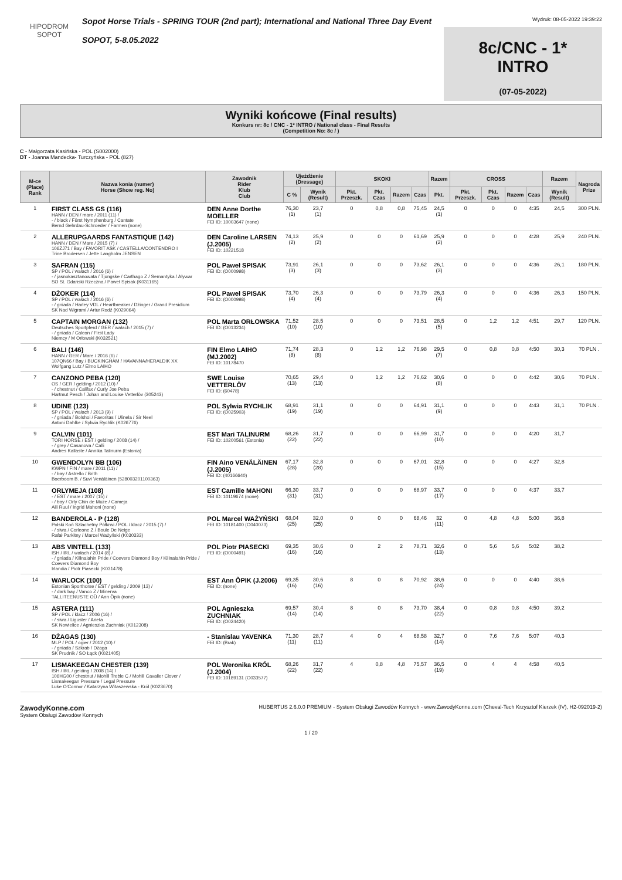HIPODROM
SOPOT
Sopot Horse Trials - SPRING TOUR (2nd part); International and National Three Day Event
SOPOT, 5-8.05.2022
Wydruk: 08-05-2022 19:39:22
8c/CNC - 1*
INTRO
(07-05-2022)
Wyniki końcowe (Final results)
Konkurs nr: 8c / CNC - 1* INTRO / National class - Final Results
(Competition No: 8c / )
C - Małgorzata Kasińska - POL (S002000)
DT - Joanna Mandecka- Turczyńska - POL (827)
| M-ce (Place) Rank | Nazwa konia (numer) Horse (Show reg. No) | Zawodnik Rider Klub Club | Ujeżdżenie (Dressage) | | SKOKI | | | | Razem | CROSS | | | | Razem | Nagroda Prize |
| --- | --- | --- | --- | --- | --- | --- | --- | --- | --- | --- | --- | --- | --- | --- | --- |
| | | | C % | Wynik (Result) | Pkt. Przeszk. | Pkt. Czas | Razem | Czas | Pkt. | Pkt. Przeszk. | Pkt. Czas | Razem | Czas | Wynik (Result) | |
| 1 | FIRST CLASS GS (116) HANN / DEN / mare / 2011 (11) / - / black / Fürst Nymphenburg / Cantate Bernd Gehrdau-Schroeder / Farmen (none) | DEN Anne Dorthe MOELLER FEI ID: 10003647 (none) | 76,30 (1) | 23,7 (1) | 0 | 0,8 | 0,8 | 75,45 | 24,5 (1) | 0 | 0 | 0 | 4:35 | 24,5 | 300 PLN. |
| 2 | ALLERUPGAARDS FANTASTIQUE (142) HANN / DEN / Mare / 2015 (7) / 106ZJ71 / Bay / FAVORIT ASK / CASTELLA/CONTENDRO I Trine Brodersen / Jette Langholm JENSEN | DEN Caroline LARSEN (J.2005) FEI ID: 10221518 | 74,13 (2) | 25,9 (2) | 0 | 0 | 0 | 61,69 | 25,9 (2) | 0 | 0 | 0 | 4:28 | 25,9 | 240 PLN. |
| 3 | SAFRAN (115) SP / POL / wałach / 2016 (6) / - / jasnokasztanowata / Tjungske / Carthago Z / Semantyka / Alywar SO St. Gdański Rzeczna / Paweł Spisak (K031165) | POL Paweł SPISAK FEI ID: (O000998) | 73,91 (3) | 26,1 (3) | 0 | 0 | 0 | 73,62 | 26,1 (3) | 0 | 0 | 0 | 4:36 | 26,1 | 180 PLN. |
| 4 | DŻOKER (114) SP / POL / wałach / 2016 (6) / - / gniada / Harley VDL / Heartbreaker / Dżinger / Grand Presidium SK Nad Wigrami / Artur Rodź (K029064) | POL Paweł SPISAK FEI ID: (O000998) | 73,70 (4) | 26,3 (4) | 0 | 0 | 0 | 73,79 | 26,3 (4) | 0 | 0 | 0 | 4:36 | 26,3 | 150 PLN. |
| 5 | CAPTAIN MORGAN (132) Deutsches Sportpferd / GER / wałach / 2015 (7) / - / gniada / Caleon / First Lady Niemcy / M Orłowski (K032521) | POL Marta ORŁOWSKA FEI ID: (O013234) | 71,52 (10) | 28,5 (10) | 0 | 0 | 0 | 73,51 | 28,5 (5) | 0 | 1,2 | 1,2 | 4:51 | 29,7 | 120 PLN. |
| 6 | BALI (146) HANN / GER / Mare / 2016 (6) / 107QN66 / Bay / BUCKINGHAM / HAVANNA/HERALDIK XX Wolfgang Lutz / Elmo LAIHO | FIN Elmo LAIHO (MJ.2002) FEI ID: 10178470 | 71,74 (8) | 28,3 (8) | 0 | 1,2 | 1,2 | 76,98 | 29,5 (7) | 0 | 0,8 | 0,8 | 4:50 | 30,3 | 70 PLN . |
| 7 | CANZONO PEBA (120) OS / GER / gelding / 2012 (10) / - / chestnut / Califax / Curly Joe Peba Hartmut Pesch / Johan and Louise Vetterlöv (305243) | SWE Louise VETTERLÖV FEI ID: (60478) | 70,65 (13) | 29,4 (13) | 0 | 1,2 | 1,2 | 76,62 | 30,6 (8) | 0 | 0 | 0 | 4:42 | 30,6 | 70 PLN . |
| 8 | UDINE (123) SP / POL / wałach / 2013 (9) / - / gniada / Bolshoi / Favoritas / Ulinela / Sir Neel Antoni Dahlke / Sylwia Rychlik (K026776) | POL Sylwia RYCHLIK FEI ID: (O025903) | 68,91 (19) | 31,1 (19) | 0 | 0 | 0 | 64,91 | 31,1 (9) | 0 | 0 | 0 | 4:43 | 31,1 | 70 PLN . |
| 9 | CALVIN (101) TORI HORSE / EST / gelding / 2008 (14) / - / grey / Casanova / Calli Andres Kallaste / Annika Talinurm (Estonia) | EST Mari TALINURM FEI ID: 10200561 (Estonia) | 68,26 (22) | 31,7 (22) | 0 | 0 | 0 | 66,99 | 31,7 (10) | 0 | 0 | 0 | 4:20 | 31,7 | |
| 10 | GWENDOLYN BB (106) KWPN / FIN / mare / 2011 (11) / - / bay / Astrello / Brith Boerboom B. / Suvi Venäläinen (528003201100363) | FIN Aino VENÄLÄINEN (J.2005) FEI ID: (40166640) | 67,17 (28) | 32,8 (28) | 0 | 0 | 0 | 67,01 | 32,8 (15) | 0 | 0 | 0 | 4:27 | 32,8 | |
| 11 | ORLYMEJA (108) - / EST / mare / 2007 (15) / - / bay / Orly Chin de Muze / Cameja Aili Ruul / Ingrid Mahoni (none) | EST Camille MAHONI FEI ID: 10119674 (none) | 66,30 (31) | 33,7 (31) | 0 | 0 | 0 | 68,97 | 33,7 (17) | 0 | 0 | 0 | 4:37 | 33,7 | |
| 12 | BANDEROLA - P (128) Polski Koń Szlachetny Półkrwi / POL / klacz / 2015 (7) / - / siwa / Corleone Z / Boule De Neige Rafał Parkitny / Marcel Ważyński (K030333) | POL Marcel WAŻYŃSKI FEI ID: 10181400 (O040073) | 68,04 (25) | 32,0 (25) | 0 | 0 | 0 | 68,46 | 32 (11) | 0 | 4,8 | 4,8 | 5:00 | 36,8 | |
| 13 | ABS VINTELL (133) ISH / IRL / wałach / 2014 (8) / - / gniada / Killnalahin Pride / Coevers Diamond Boy / Killnalahin Pride / Coevers Diamond Boy Irlandia / Piotr Piasecki (K031478) | POL Piotr PIASECKI FEI ID: (O000491) | 69,35 (16) | 30,6 (16) | 0 | 2 | 2 | 78,71 | 32,6 (13) | 0 | 5,6 | 5,6 | 5:02 | 38,2 | |
| 14 | WARLOCK (100) Estonian Sporthorse / EST / gelding / 2009 (13) / - / dark bay / Vanco Z / Minerva TALLITEENUSTE OÜ / Ann Öpik (none) | EST Ann ÕPIK (J.2006) FEI ID: (none) | 69,35 (16) | 30,6 (16) | 8 | 0 | 8 | 70,92 | 38,6 (24) | 0 | 0 | 0 | 4:40 | 38,6 | |
| 15 | ASTERA (111) SP / POL / klacz / 2006 (16) / - / siwa / Liguster / Arieta SK Nowielice / Agnieszka Zuchniak (K012308) | POL Agnieszka ZUCHNIAK FEI ID: (O024420) | 69,57 (14) | 30,4 (14) | 8 | 0 | 8 | 73,70 | 38,4 (22) | 0 | 0,8 | 0,8 | 4:50 | 39,2 | |
| 16 | DŻAGAS (130) MLP / POL / ogier / 2012 (10) / - / gniada / Szkrab / Dżaga SK Prudnik / SO Łąck (K021405) | - Stanislau YAVENKA FEI ID: (Brak) | 71,30 (11) | 28,7 (11) | 4 | 0 | 4 | 68,58 | 32,7 (14) | 0 | 7,6 | 7,6 | 5:07 | 40,3 | |
| 17 | LISMAKEEGAN CHESTER (139) ISH / IRL / gelding / 2008 (14) / 106HG00 / chestnut / Mohill Treble C / Mohill Cavalier Clover / Lismakeegan Pressure / Legal Pressure Luke O'Connor / Katarzyna Witaszewska - Król (K023670) | POL Weronika KRÓL (J.2004) FEI ID: 10189131 (O033577) | 68,26 (22) | 31,7 (22) | 4 | 0,8 | 4,8 | 75,57 | 36,5 (19) | 0 | 4 | 4 | 4:58 | 40,5 | |
ZawodyKonne.com
System Obsługi Zawodów Konnych
HUBERTUS 2.6.0.0 PREMIUM - System Obsługi Zawodów Konnych - www.ZawodyKonne.com (Cheval-Tech Krzysztof Kierzek (IV), H2-092019-2)
1 / 20